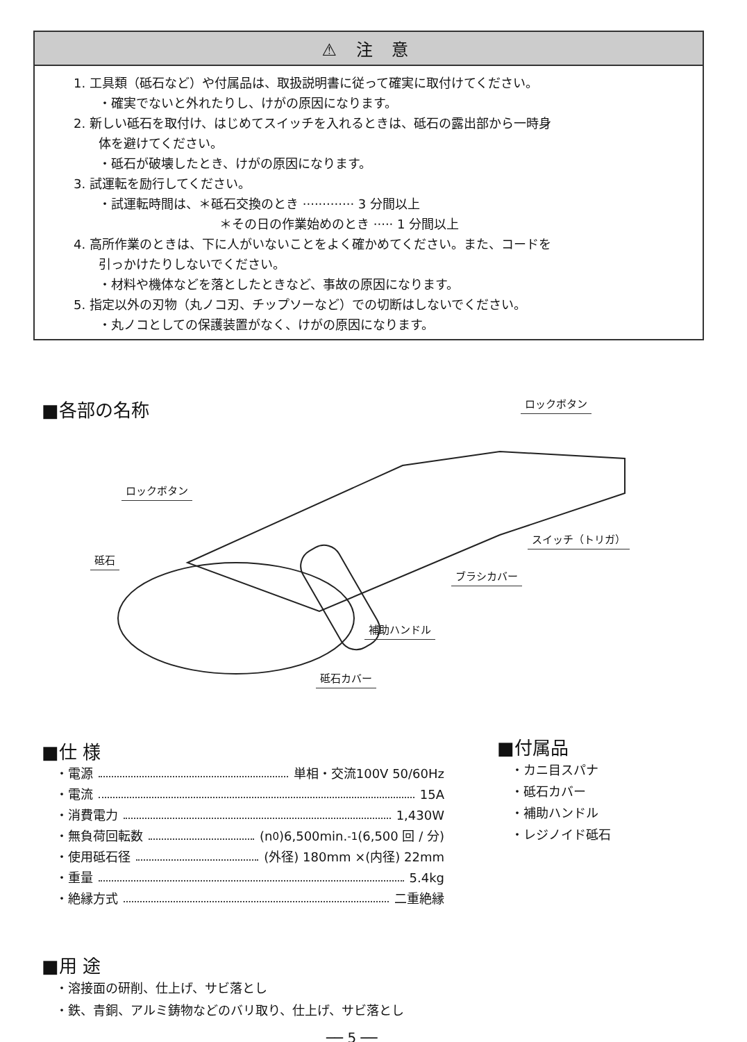⚠ 注 意
1. 工具類（砥石など）や付属品は、取扱説明書に従って確実に取付けてください。
・確実でないと外れたりし、けがの原因になります。
2. 新しい砥石を取付け、はじめてスイッチを入れるときは、砥石の露出部から一時身
体を避けてください。
・砥石が破壊したとき、けがの原因になります。
3. 試運転を励行してください。
・試運転時間は、＊砥石交換のとき ············· 3 分間以上
＊その日の作業始めのとき ····· 1 分間以上
4. 高所作業のときは、下に人がいないことをよく確かめてください。また、コードを
引っかけたりしないでください。
・材料や機体などを落としたときなど、事故の原因になります。
5. 指定以外の刃物（丸ノコ刃、チップソーなど）での切断はしないでください。
・丸ノコとしての保護装置がなく、けがの原因になります。
■各部の名称 ロックボタン
ロックボタン
砥石
スイッチ（トリガ）
ブラシカバー
補助ハンドル
砥石カバー
■仕 様
・電源 単相・交流100V 50/60Hz
・電流 15A
・消費電力 1,430W
・無負荷回転数 (n<sub>0</sub>)6,500min.<sup>-1</sup> (6,500 回 / 分)
・使用砥石径 (外径) 180mm ×(内径) 22mm
・重量 5.4kg
・絶縁方式 二重絶縁
■付属品
・カニ目スパナ
・砥石カバー
・補助ハンドル
・レジノイド砥石
■用 途
・溶接面の研削、仕上げ、サビ落とし
・鉄、青銅、アルミ鋳物などのバリ取り、仕上げ、サビ落とし
── 5 ──